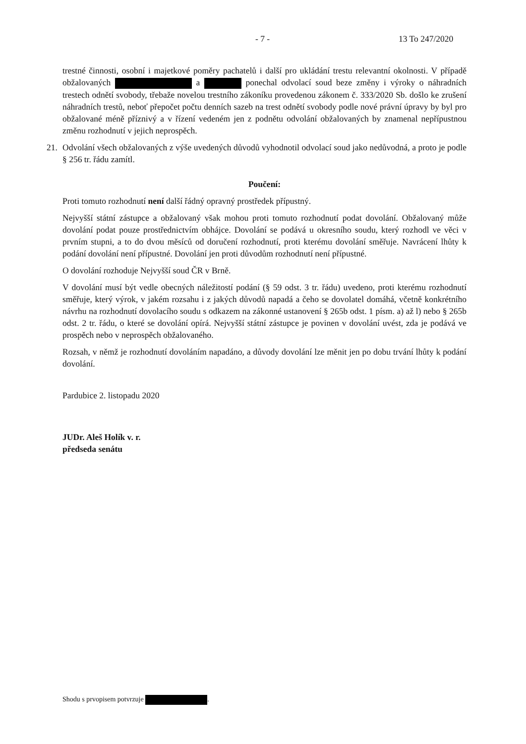- 7 - 13 To 247/2020
trestné činnosti, osobní i majetkové poměry pachatelů i další pro ukládání trestu relevantní okolnosti. V případě obžalovaných a ponechal odvolací soud beze změny i výroky o náhradních trestech odnětí svobody, třebaže novelou trestního zákoníku provedenou zákonem č. 333/2020 Sb. došlo ke zrušení náhradních trestů, neboť přepočet počtu denních sazeb na trest odnětí svobody podle nové právní úpravy by byl pro obžalované méně příznivý a v řízení vedeném jen z podnětu odvolání obžalovaných by znamenal nepřípustnou změnu rozhodnutí v jejich neprospěch.
21. Odvolání všech obžalovaných z výše uvedených důvodů vyhodnotil odvolací soud jako nedůvodná, a proto je podle § 256 tr. řádu zamítl.
Poučení:
Proti tomuto rozhodnutí není další řádný opravný prostředek přípustný.
Nejvyšší státní zástupce a obžalovaný však mohou proti tomuto rozhodnutí podat dovolání. Obžalovaný může dovolání podat pouze prostřednictvím obhájce. Dovolání se podává u okresního soudu, který rozhodl ve věci v prvním stupni, a to do dvou měsíců od doručení rozhodnutí, proti kterému dovolání směřuje. Navrácení lhůty k podání dovolání není přípustné. Dovolání jen proti důvodům rozhodnutí není přípustné.
O dovolání rozhoduje Nejvyšší soud ČR v Brně.
V dovolání musí být vedle obecných náležitostí podání (§ 59 odst. 3 tr. řádu) uvedeno, proti kterému rozhodnutí směřuje, který výrok, v jakém rozsahu i z jakých důvodů napadá a čeho se dovolatel domáhá, včetně konkrétního návrhu na rozhodnutí dovolacího soudu s odkazem na zákonné ustanovení § 265b odst. 1 písm. a) až l) nebo § 265b odst. 2 tr. řádu, o které se dovolání opírá. Nejvyšší státní zástupce je povinen v dovolání uvést, zda je podává ve prospěch nebo v neprospěch obžalovaného.
Rozsah, v němž je rozhodnutí dovoláním napadáno, a důvody dovolání lze měnit jen po dobu trvání lhůty k podání dovolání.
Pardubice 2. listopadu 2020
JUDr. Aleš Holík v. r.
předseda senátu
Shodu s prvopisem potvrzuje .